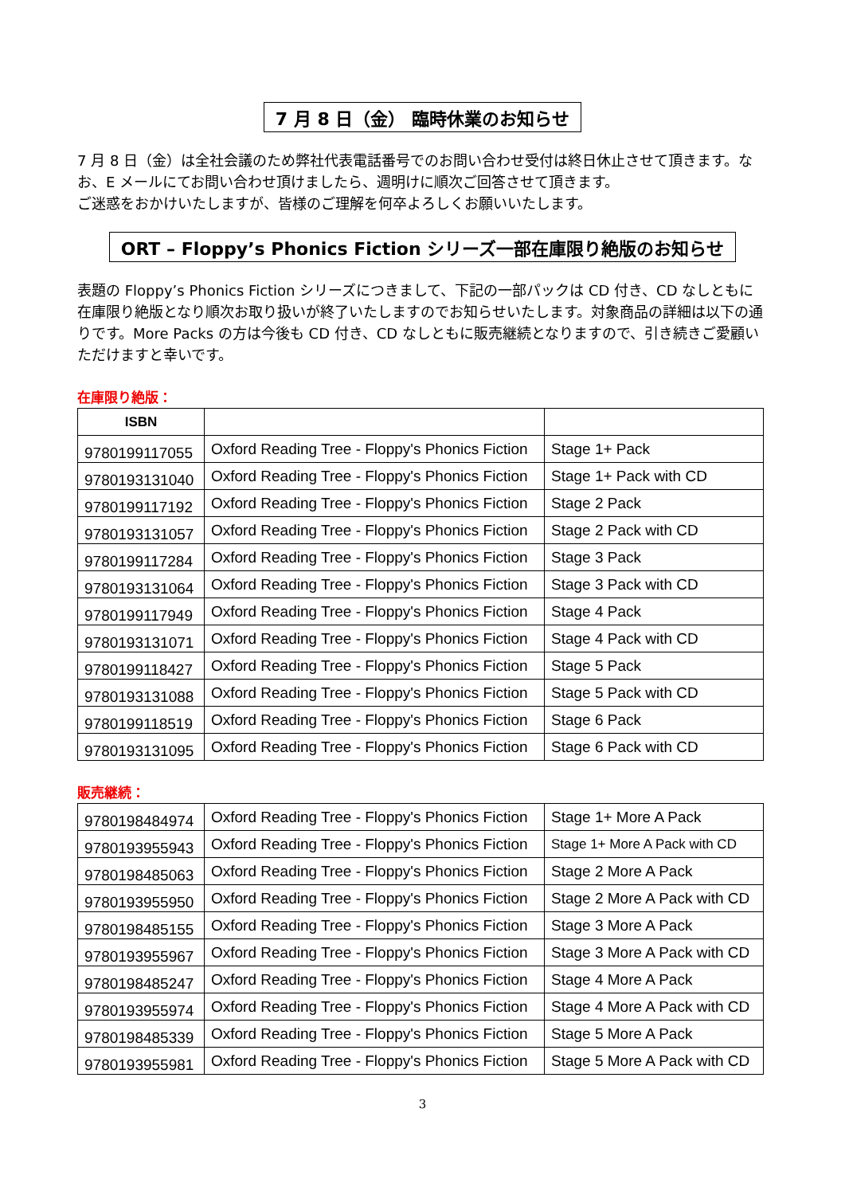7 月 8 日（金） 臨時休業のお知らせ
7 月 8 日（金）は全社会議のため弊社代表電話番号でのお問い合わせ受付は終日休止させて頂きます。なお、E メールにてお問い合わせ頂けましたら、週明けに順次ご回答させて頂きます。
ご迷惑をおかけいたしますが、皆様のご理解を何卒よろしくお願いいたします。
ORT – Floppy’s Phonics Fiction シリーズ一部在庫限り絶版のお知らせ
表題の Floppy’s Phonics Fiction シリーズにつきまして、下記の一部パックは CD 付き、CD なしともに在庫限り絶版となり順次お取り扱いが終了いたしますのでお知らせいたします。対象商品の詳細は以下の通りです。More Packs の方は今後も CD 付き、CD なしともに販売継続となりますので、引き続きご愛顧いただけますと幸いです。
在庫限り絶版：
| ISBN | | |
| --- | --- | --- |
| 9780199117055 | Oxford Reading Tree - Floppy's Phonics Fiction | Stage 1+ Pack |
| 9780193131040 | Oxford Reading Tree - Floppy's Phonics Fiction | Stage 1+ Pack with CD |
| 9780199117192 | Oxford Reading Tree - Floppy's Phonics Fiction | Stage 2 Pack |
| 9780193131057 | Oxford Reading Tree - Floppy's Phonics Fiction | Stage 2 Pack with CD |
| 9780199117284 | Oxford Reading Tree - Floppy's Phonics Fiction | Stage 3 Pack |
| 9780193131064 | Oxford Reading Tree - Floppy's Phonics Fiction | Stage 3 Pack with CD |
| 9780199117949 | Oxford Reading Tree - Floppy's Phonics Fiction | Stage 4 Pack |
| 9780193131071 | Oxford Reading Tree - Floppy's Phonics Fiction | Stage 4 Pack with CD |
| 9780199118427 | Oxford Reading Tree - Floppy's Phonics Fiction | Stage 5 Pack |
| 9780193131088 | Oxford Reading Tree - Floppy's Phonics Fiction | Stage 5 Pack with CD |
| 9780199118519 | Oxford Reading Tree - Floppy's Phonics Fiction | Stage 6 Pack |
| 9780193131095 | Oxford Reading Tree - Floppy's Phonics Fiction | Stage 6 Pack with CD |
販売継続：
| 9780198484974 | Oxford Reading Tree - Floppy's Phonics Fiction | Stage 1+ More A Pack |
| 9780193955943 | Oxford Reading Tree - Floppy's Phonics Fiction | Stage 1+ More A Pack with CD |
| 9780198485063 | Oxford Reading Tree - Floppy's Phonics Fiction | Stage 2 More A Pack |
| 9780193955950 | Oxford Reading Tree - Floppy's Phonics Fiction | Stage 2 More A Pack with CD |
| 9780198485155 | Oxford Reading Tree - Floppy's Phonics Fiction | Stage 3 More A Pack |
| 9780193955967 | Oxford Reading Tree - Floppy's Phonics Fiction | Stage 3 More A Pack with CD |
| 9780198485247 | Oxford Reading Tree - Floppy's Phonics Fiction | Stage 4 More A Pack |
| 9780193955974 | Oxford Reading Tree - Floppy's Phonics Fiction | Stage 4 More A Pack with CD |
| 9780198485339 | Oxford Reading Tree - Floppy's Phonics Fiction | Stage 5 More A Pack |
| 9780193955981 | Oxford Reading Tree - Floppy's Phonics Fiction | Stage 5 More A Pack with CD |
3